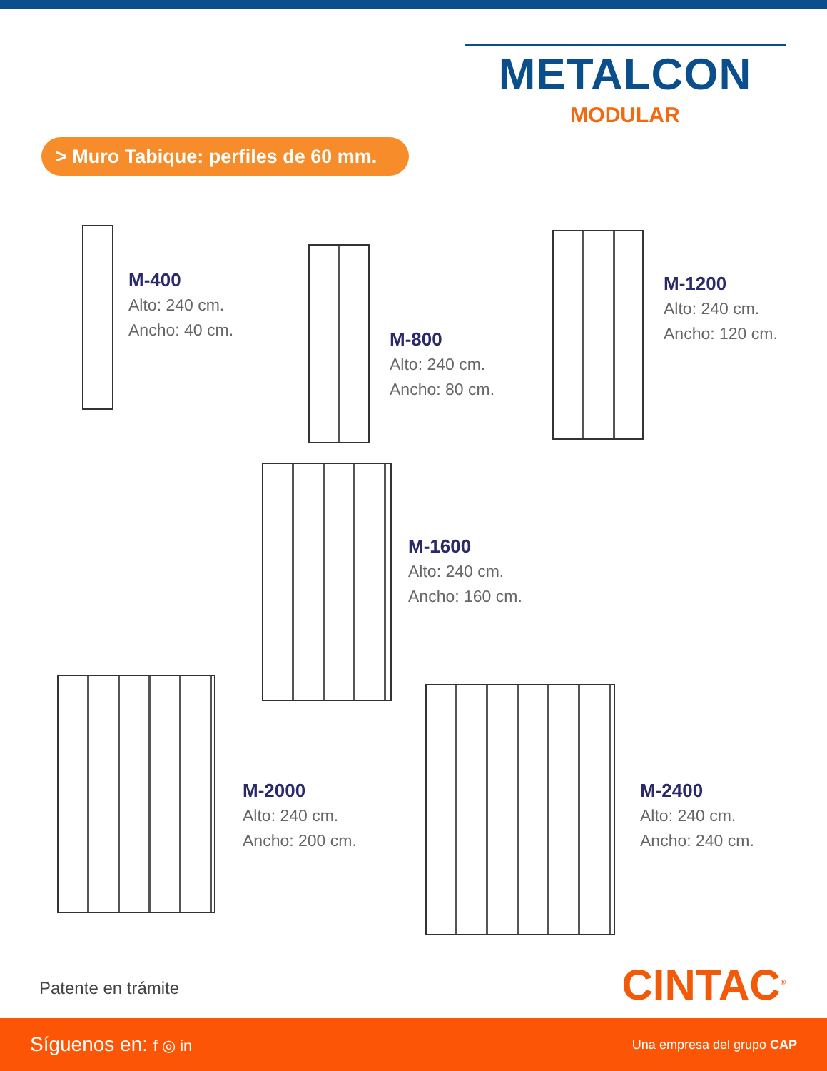METALCON
MODULAR
> Muro Tabique: perfiles de 60 mm.
M-400
Alto: 240 cm.
Ancho: 40 cm.
M-800
Alto: 240 cm.
Ancho: 80 cm.
M-1200
Alto: 240 cm.
Ancho: 120 cm.
M-1600
Alto: 240 cm.
Ancho: 160 cm.
M-2000
Alto: 240 cm.
Ancho: 200 cm.
M-2400
Alto: 240 cm.
Ancho: 240 cm.
Patente en trámite CINTAC<sup>®</sup>
Síguenos en: f ◎ in Una empresa del grupo CAP